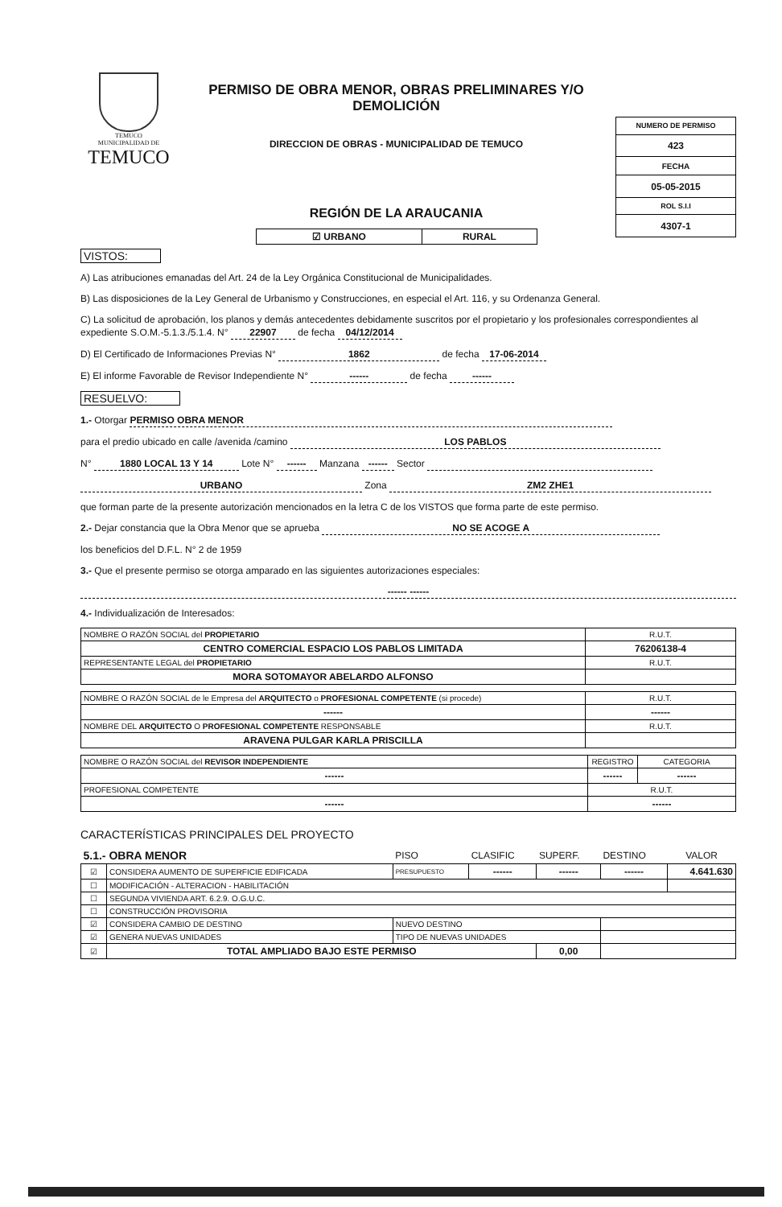TEMUCO
MUNICIPALIDAD DE
TEMUCO
PERMISO DE OBRA MENOR, OBRAS PRELIMINARES Y/O DEMOLICIÓN
DIRECCION DE OBRAS - MUNICIPALIDAD DE TEMUCO
REGIÓN DE LA ARAUCANIA
| ☑ URBANO | RURAL |
| NUMERO DE PERMISO |
| 423 |
| FECHA |
| 05-05-2015 |
| ROL S.I.I |
| 4307-1 |
VISTOS:
A) Las atribuciones emanadas del Art. 24 de la Ley Orgánica Constitucional de Municipalidades.
B) Las disposiciones de la Ley General de Urbanismo y Construcciones, en especial el Art. 116, y su Ordenanza General.
C) La solicitud de aprobación, los planos y demás antecedentes debidamente suscritos por el propietario y los profesionales correspondientes al expediente S.O.M.-5.1.3./5.1.4. N° 22907 de fecha 04/12/2014
D) El Certificado de Informaciones Previas N° 1862 de fecha 17-06-2014
E) El informe Favorable de Revisor Independiente N° ------ de fecha ------
RESUELVO:
1.- Otorgar PERMISO OBRA MENOR
para el predio ubicado en calle /avenida /camino LOS PABLOS
N° 1880 LOCAL 13 Y 14 Lote N° ------ Manzana ------ Sector
URBANO Zona ZM2 ZHE1
que forman parte de la presente autorización mencionados en la letra C de los VISTOS que forma parte de este permiso.
2.- Dejar constancia que la Obra Menor que se aprueba NO SE ACOGE A
los beneficios del D.F.L. N° 2 de 1959
3.- Que el presente permiso se otorga amparado en las siguientes autorizaciones especiales:
------ ------
4.- Individualización de Interesados:
| NOMBRE O RAZÓN SOCIAL del PROPIETARIO | R.U.T. |
| CENTRO COMERCIAL ESPACIO LOS PABLOS LIMITADA | 76206138-4 |
| REPRESENTANTE LEGAL del PROPIETARIO | R.U.T. |
| MORA SOTOMAYOR ABELARDO ALFONSO | |
| NOMBRE O RAZÓN SOCIAL de le Empresa del ARQUITECTO o PROFESIONAL COMPETENTE (si procede) | R.U.T. |
| ------ | ------ |
| NOMBRE DEL ARQUITECTO O PROFESIONAL COMPETENTE RESPONSABLE | R.U.T. |
| ARAVENA PULGAR KARLA PRISCILLA | |
| NOMBRE O RAZÓN SOCIAL del REVISOR INDEPENDIENTE | REGISTRO | CATEGORIA |
| ------ | ------ | ------ |
| PROFESIONAL COMPETENTE | R.U.T. | |
| ------ | ------ | |
CARACTERÍSTICAS PRINCIPALES DEL PROYECTO
| 5.1.- OBRA MENOR | | | PISO | CLASIFIC | SUPERF. | DESTINO | VALOR |
| ☑ | CONSIDERA AUMENTO DE SUPERFICIE EDIFICADA | | PRESUPUESTO | ------ | ------ | ------ | 4.641.630 |
| ☐ | MODIFICACIÓN - ALTERACION - HABILITACIÓN | | | | | | |
| ☐ | SEGUNDA VIVIENDA ART. 6.2.9. O.G.U.C. | | | | | | |
| ☐ | CONSTRUCCIÓN PROVISORIA | | | | | | |
| ☑ | CONSIDERA CAMBIO DE DESTINO | | NUEVO DESTINO | | | | |
| ☑ | GENERA NUEVAS UNIDADES | | TIPO DE NUEVAS UNIDADES | | | | |
| ☑ | TOTAL AMPLIADO BAJO ESTE PERMISO | | | | 0,00 | | |